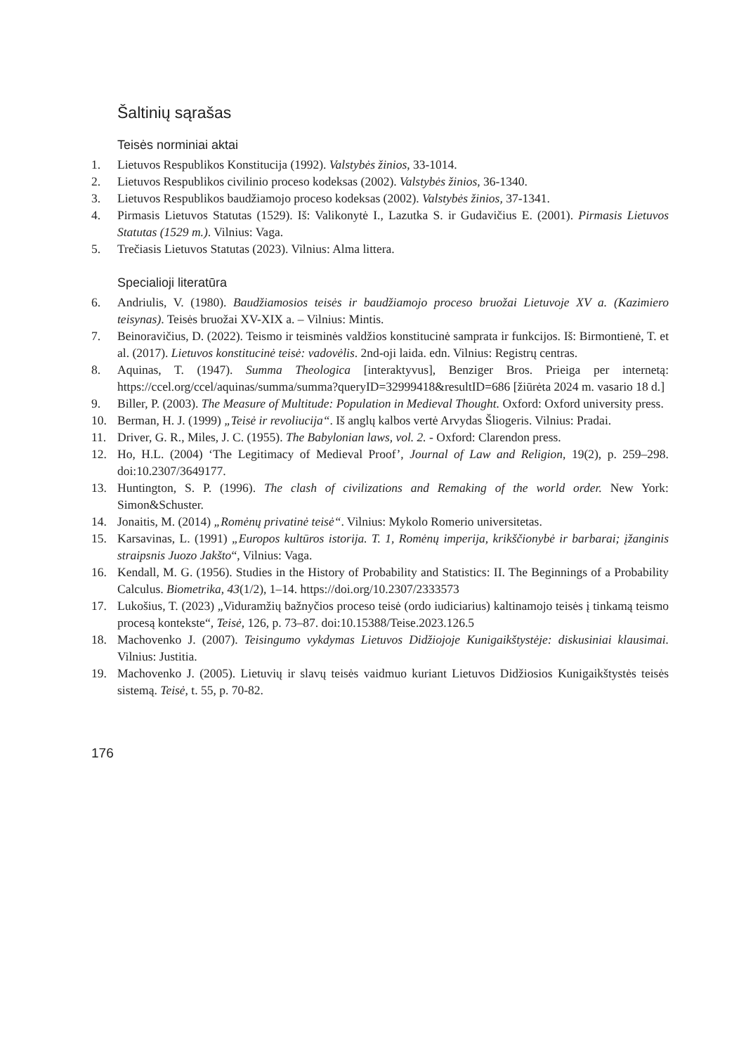Šaltinių sąrašas
Teisės norminiai aktai
1. Lietuvos Respublikos Konstitucija (1992). Valstybės žinios, 33-1014.
2. Lietuvos Respublikos civilinio proceso kodeksas (2002). Valstybės žinios, 36-1340.
3. Lietuvos Respublikos baudžiamojo proceso kodeksas (2002). Valstybės žinios, 37-1341.
4. Pirmasis Lietuvos Statutas (1529). Iš: Valikonytė I., Lazutka S. ir Gudavičius E. (2001). Pirmasis Lietuvos Statutas (1529 m.). Vilnius: Vaga.
5. Trečiasis Lietuvos Statutas (2023). Vilnius: Alma littera.
Specialioji literatūra
6. Andriulis, V. (1980). Baudžiamosios teisės ir baudžiamojo proceso bruožai Lietuvoje XV a. (Kazimiero teisynas). Teisės bruožai XV-XIX a. – Vilnius: Mintis.
7. Beinoravičius, D. (2022). Teismo ir teisminės valdžios konstitucinė samprata ir funkcijos. Iš: Birmontienė, T. et al. (2017). Lietuvos konstitucinė teisė: vadovėlis. 2nd-oji laida. edn. Vilnius: Registrų centras.
8. Aquinas, T. (1947). Summa Theologica [interaktyvus], Benziger Bros. Prieiga per internetą: https://ccel.org/ccel/aquinas/summa/summa?queryID=32999418&resultID=686 [žiūrėta 2024 m. vasario 18 d.]
9. Biller, P. (2003). The Measure of Multitude: Population in Medieval Thought. Oxford: Oxford university press.
10. Berman, H. J. (1999) „Teisė ir revoliucija“. Iš anglų kalbos vertė Arvydas Šliogeris. Vilnius: Pradai.
11. Driver, G. R., Miles, J. C. (1955). The Babylonian laws, vol. 2. - Oxford: Clarendon press.
12. Ho, H.L. (2004) ‘The Legitimacy of Medieval Proof’, Journal of Law and Religion, 19(2), p. 259–298. doi:10.2307/3649177.
13. Huntington, S. P. (1996). The clash of civilizations and Remaking of the world order. New York: Simon&Schuster.
14. Jonaitis, M. (2014) „Romėnų privatinė teisė“. Vilnius: Mykolo Romerio universitetas.
15. Karsavinas, L. (1991) „Europos kultūros istorija. T. 1, Romėnų imperija, krikščionybė ir barbarai; įžanginis straipsnis Juozo Jakšto“, Vilnius: Vaga.
16. Kendall, M. G. (1956). Studies in the History of Probability and Statistics: II. The Beginnings of a Probability Calculus. Biometrika, 43(1/2), 1–14. https://doi.org/10.2307/2333573
17. Lukošius, T. (2023) „Viduramžių bažnyčios proceso teisė (ordo iudiciarius) kaltinamojo teisės į tinkamą teismo procesą kontekste“, Teisė, 126, p. 73–87. doi:10.15388/Teise.2023.126.5
18. Machovenko J. (2007). Teisingumo vykdymas Lietuvos Didžiojoje Kunigaikštystėje: diskusiniai klausimai. Vilnius: Justitia.
19. Machovenko J. (2005). Lietuvių ir slavų teisės vaidmuo kuriant Lietuvos Didžiosios Kunigaikštystės teisės sistemą. Teisė, t. 55, p. 70-82.
176